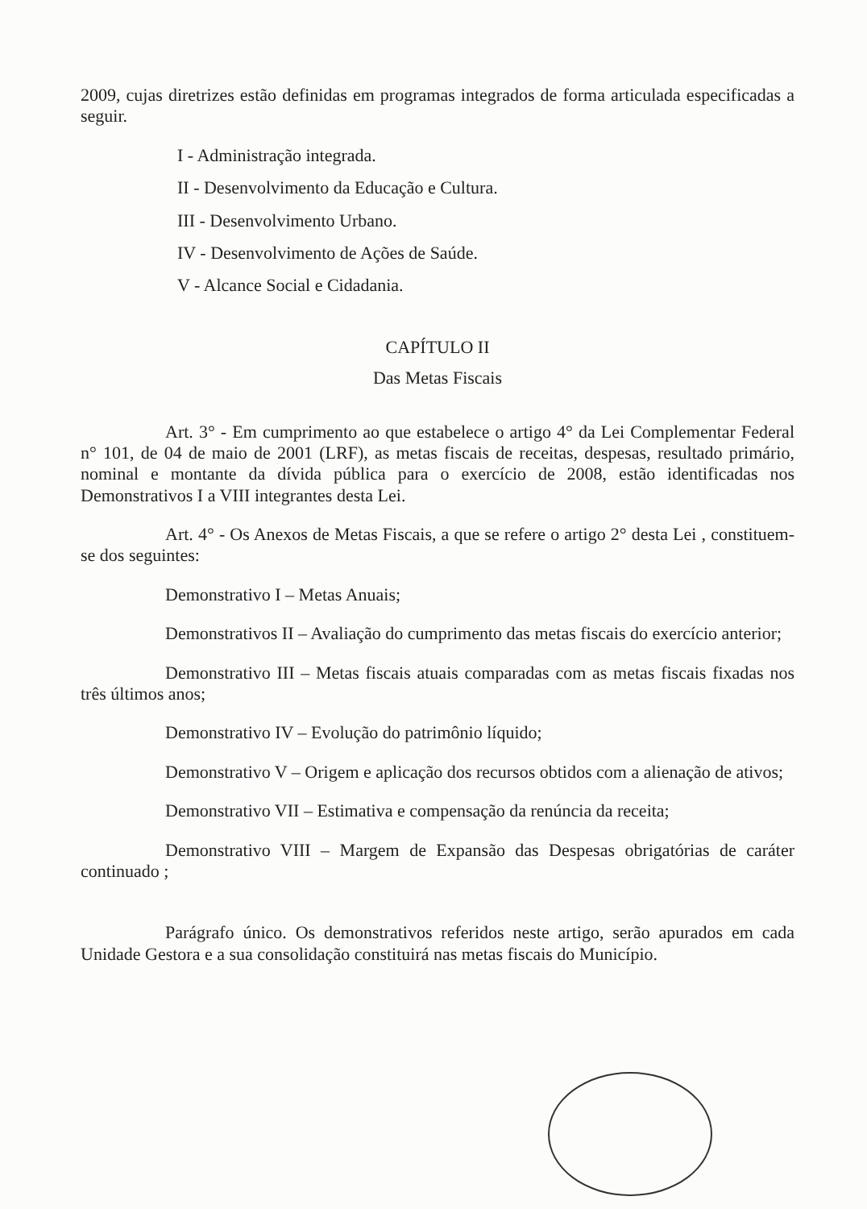2009, cujas diretrizes estão definidas em programas integrados de forma articulada especificadas a seguir.
I - Administração integrada.
II - Desenvolvimento da Educação e Cultura.
III - Desenvolvimento Urbano.
IV - Desenvolvimento de Ações de Saúde.
V - Alcance Social e Cidadania.
CAPÍTULO II
Das Metas Fiscais
Art. 3° - Em cumprimento ao que estabelece o artigo 4° da Lei Complementar Federal n° 101, de 04 de maio de 2001 (LRF), as metas fiscais de receitas, despesas, resultado primário, nominal e montante da dívida pública para o exercício de 2008, estão identificadas nos Demonstrativos I a VIII integrantes desta Lei.
Art. 4° - Os Anexos de Metas Fiscais, a que se refere o artigo 2° desta Lei , constituem-se dos seguintes:
Demonstrativo I – Metas Anuais;
Demonstrativos II – Avaliação do cumprimento das metas fiscais do exercício anterior;
Demonstrativo III – Metas fiscais atuais comparadas com as metas fiscais fixadas nos três últimos anos;
Demonstrativo IV – Evolução do patrimônio líquido;
Demonstrativo V – Origem e aplicação dos recursos obtidos com a alienação de ativos;
Demonstrativo VII – Estimativa e compensação da renúncia da receita;
Demonstrativo VIII – Margem de Expansão das Despesas obrigatórias de caráter continuado ;
Parágrafo único. Os demonstrativos referidos neste artigo, serão apurados em cada Unidade Gestora e a sua consolidação constituirá nas metas fiscais do Município.